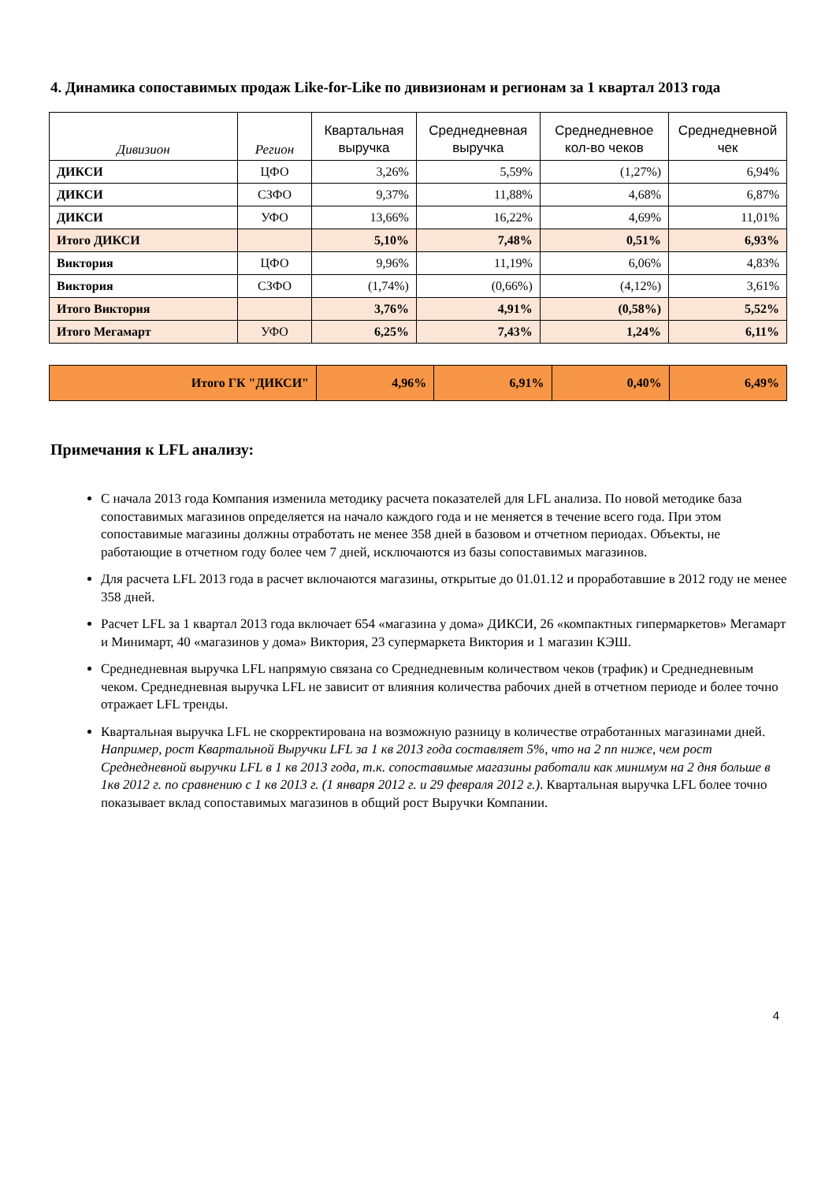4. Динамика сопоставимых продаж Like-for-Like по дивизионам и регионам за 1 квартал 2013 года
| Дивизион | Регион | Квартальная выручка | Среднедневная выручка | Среднедневное кол-во чеков | Среднедневной чек |
| --- | --- | --- | --- | --- | --- |
| ДИКСИ | ЦФО | 3,26% | 5,59% | (1,27%) | 6,94% |
| ДИКСИ | СЗФО | 9,37% | 11,88% | 4,68% | 6,87% |
| ДИКСИ | УФО | 13,66% | 16,22% | 4,69% | 11,01% |
| Итого ДИКСИ | | 5,10% | 7,48% | 0,51% | 6,93% |
| Виктория | ЦФО | 9,96% | 11,19% | 6,06% | 4,83% |
| Виктория | СЗФО | (1,74%) | (0,66%) | (4,12%) | 3,61% |
| Итого Виктория | | 3,76% | 4,91% | (0,58%) | 5,52% |
| Итого Мегамарт | УФО | 6,25% | 7,43% | 1,24% | 6,11% |
| Итого ГК "ДИКСИ" | 4,96% | 6,91% | 0,40% | 6,49% |
Примечания к LFL анализу:
С начала 2013 года Компания изменила методику расчета показателей для LFL анализа. По новой методике база сопоставимых магазинов определяется на начало каждого года и не меняется в течение всего года. При этом сопоставимые магазины должны отработать не менее 358 дней в базовом и отчетном периодах. Объекты, не работающие в отчетном году более чем 7 дней, исключаются из базы сопоставимых магазинов.
Для расчета LFL 2013 года в расчет включаются магазины, открытые до 01.01.12 и проработавшие в 2012 году не менее 358 дней.
Расчет LFL за 1 квартал 2013 года включает 654 «магазина у дома» ДИКСИ, 26 «компактных гипермаркетов» Мегамарт и Минимарт, 40 «магазинов у дома» Виктория, 23 супермаркета Виктория и 1 магазин КЭШ.
Среднедневная выручка LFL напрямую связана со Среднедневным количеством чеков (трафик) и Среднедневным чеком. Среднедневная выручка LFL не зависит от влияния количества рабочих дней в отчетном периоде и более точно отражает LFL тренды.
Квартальная выручка LFL не скорректирована на возможную разницу в количестве отработанных магазинами дней. Например, рост Квартальной Выручки LFL за 1 кв 2013 года составляет 5%, что на 2 пп ниже, чем рост Среднедневной выручки LFL в 1 кв 2013 года, т.к. сопоставимые магазины работали как минимум на 2 дня больше в 1кв 2012 г. по сравнению с 1 кв 2013 г. (1 января 2012 г. и 29 февраля 2012 г.). Квартальная выручка LFL более точно показывает вклад сопоставимых магазинов в общий рост Выручки Компании.
4